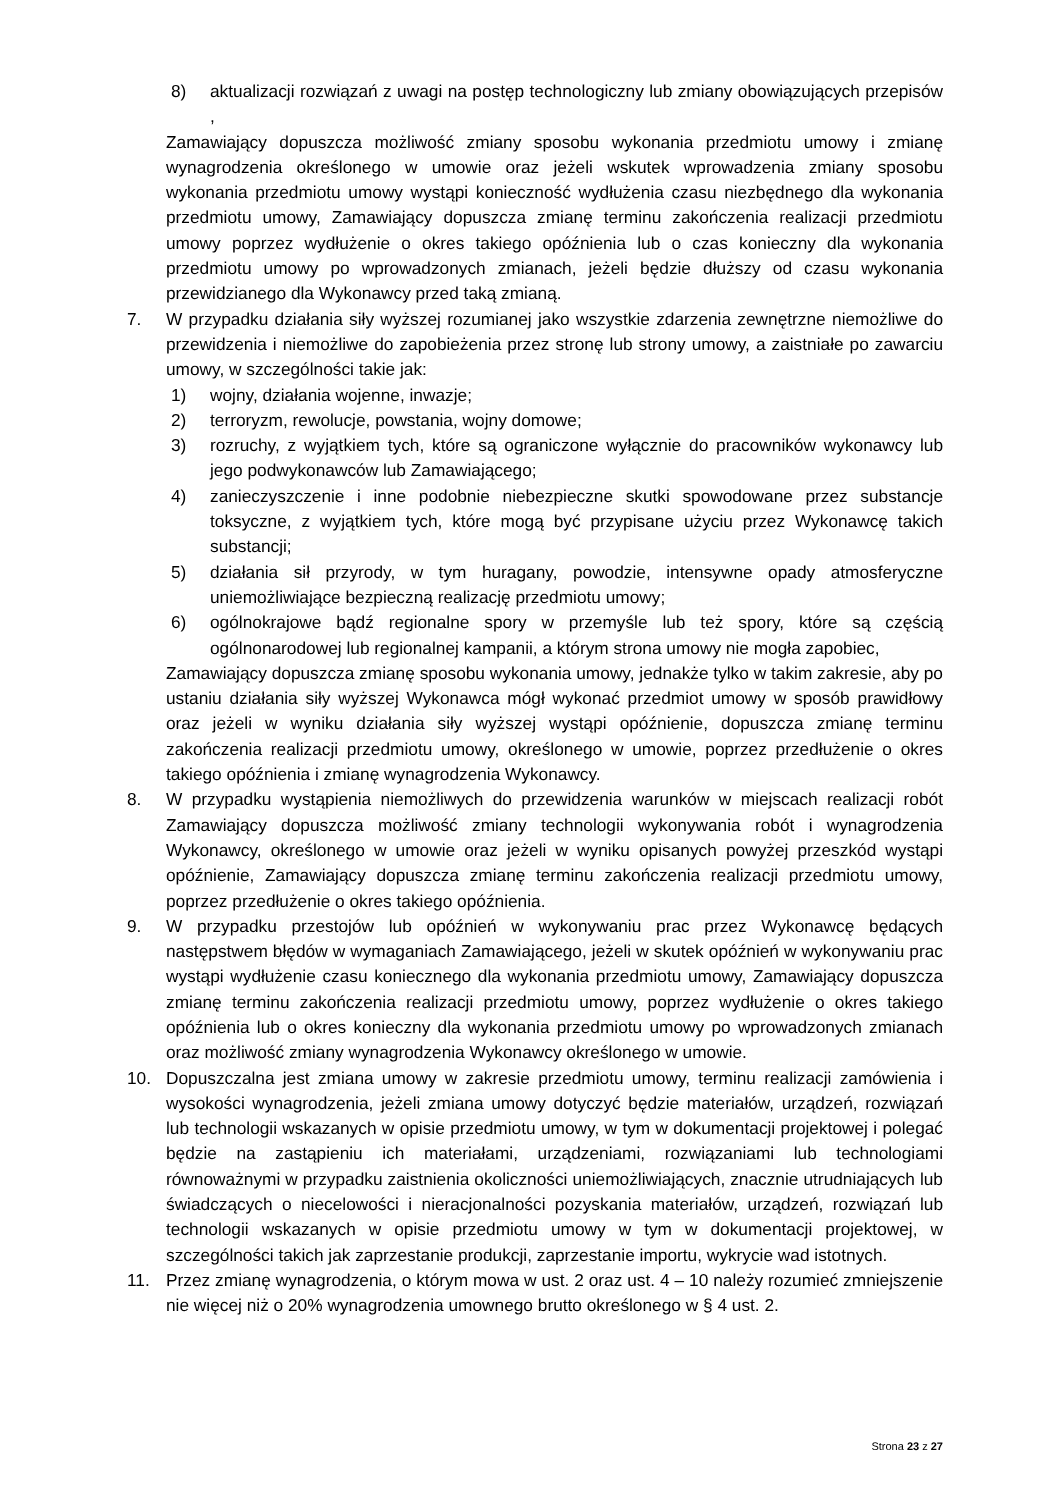8) aktualizacji rozwiązań z uwagi na postęp technologiczny lub zmiany obowiązujących przepisów ,
Zamawiający dopuszcza możliwość zmiany sposobu wykonania przedmiotu umowy i zmianę wynagrodzenia określonego w umowie oraz jeżeli wskutek wprowadzenia zmiany sposobu wykonania przedmiotu umowy wystąpi konieczność wydłużenia czasu niezbędnego dla wykonania przedmiotu umowy, Zamawiający dopuszcza zmianę terminu zakończenia realizacji przedmiotu umowy poprzez wydłużenie o okres takiego opóźnienia lub o czas konieczny dla wykonania przedmiotu umowy po wprowadzonych zmianach, jeżeli będzie dłuższy od czasu wykonania przewidzianego dla Wykonawcy przed taką zmianą.
7. W przypadku działania siły wyższej rozumianej jako wszystkie zdarzenia zewnętrzne niemożliwe do przewidzenia i niemożliwe do zapobieżenia przez stronę lub strony umowy, a zaistniałe po zawarciu umowy, w szczególności takie jak:
1) wojny, działania wojenne, inwazje;
2) terroryzm, rewolucje, powstania, wojny domowe;
3) rozruchy, z wyjątkiem tych, które są ograniczone wyłącznie do pracowników wykonawcy lub jego podwykonawców lub Zamawiającego;
4) zanieczyszczenie i inne podobnie niebezpieczne skutki spowodowane przez substancje toksyczne, z wyjątkiem tych, które mogą być przypisane użyciu przez Wykonawcę takich substancji;
5) działania sił przyrody, w tym huragany, powodzie, intensywne opady atmosferyczne uniemożliwiające bezpieczną realizację przedmiotu umowy;
6) ogólnokrajowe bądź regionalne spory w przemyśle lub też spory, które są częścią ogólnonarodowej lub regionalnej kampanii, a którym strona umowy nie mogła zapobiec,
Zamawiający dopuszcza zmianę sposobu wykonania umowy, jednakże tylko w takim zakresie, aby po ustaniu działania siły wyższej Wykonawca mógł wykonać przedmiot umowy w sposób prawidłowy oraz jeżeli w wyniku działania siły wyższej wystąpi opóźnienie, dopuszcza zmianę terminu zakończenia realizacji przedmiotu umowy, określonego w umowie, poprzez przedłużenie o okres takiego opóźnienia i zmianę wynagrodzenia Wykonawcy.
8. W przypadku wystąpienia niemożliwych do przewidzenia warunków w miejscach realizacji robót Zamawiający dopuszcza możliwość zmiany technologii wykonywania robót i wynagrodzenia Wykonawcy, określonego w umowie oraz jeżeli w wyniku opisanych powyżej przeszkód wystąpi opóźnienie, Zamawiający dopuszcza zmianę terminu zakończenia realizacji przedmiotu umowy, poprzez przedłużenie o okres takiego opóźnienia.
9. W przypadku przestojów lub opóźnień w wykonywaniu prac przez Wykonawcę będących następstwem błędów w wymaganiach Zamawiającego, jeżeli w skutek opóźnień w wykonywaniu prac wystąpi wydłużenie czasu koniecznego dla wykonania przedmiotu umowy, Zamawiający dopuszcza zmianę terminu zakończenia realizacji przedmiotu umowy, poprzez wydłużenie o okres takiego opóźnienia lub o okres konieczny dla wykonania przedmiotu umowy po wprowadzonych zmianach oraz możliwość zmiany wynagrodzenia Wykonawcy określonego w umowie.
10. Dopuszczalna jest zmiana umowy w zakresie przedmiotu umowy, terminu realizacji zamówienia i wysokości wynagrodzenia, jeżeli zmiana umowy dotyczyć będzie materiałów, urządzeń, rozwiązań lub technologii wskazanych w opisie przedmiotu umowy, w tym w dokumentacji projektowej i polegać będzie na zastąpieniu ich materiałami, urządzeniami, rozwiązaniami lub technologiami równoważnymi w przypadku zaistnienia okoliczności uniemożliwiających, znacznie utrudniających lub świadczących o niecelowości i nieracjonalności pozyskania materiałów, urządzeń, rozwiązań lub technologii wskazanych w opisie przedmiotu umowy w tym w dokumentacji projektowej, w szczególności takich jak zaprzestanie produkcji, zaprzestanie importu, wykrycie wad istotnych.
11. Przez zmianę wynagrodzenia, o którym mowa w ust. 2 oraz ust. 4 – 10 należy rozumieć zmniejszenie nie więcej niż o 20% wynagrodzenia umownego brutto określonego w § 4 ust. 2.
Strona 23 z 27